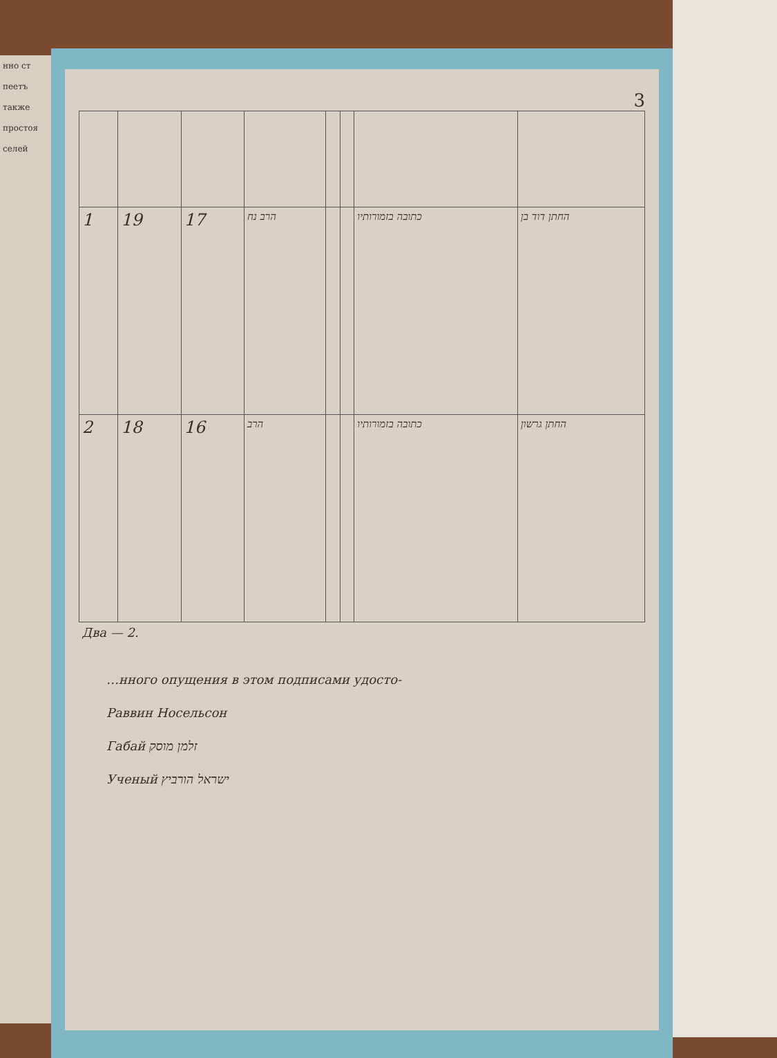нно ст
пеетъ
также
простоя
селей
3
| 1 | 19 | 17 | הרב נח | | | כתובה בזמורותיו | החתן דוד בן |
| 2 | 18 | 16 | הרב | | | כתובה בזמורותיו | החתן גרשון |
| Два — 2. | | | | | | | |
…нного опущения в этом подписами удосто-
Раввин Носельсон
Габай זלמן מוסק
Ученый ישראל הורביץ